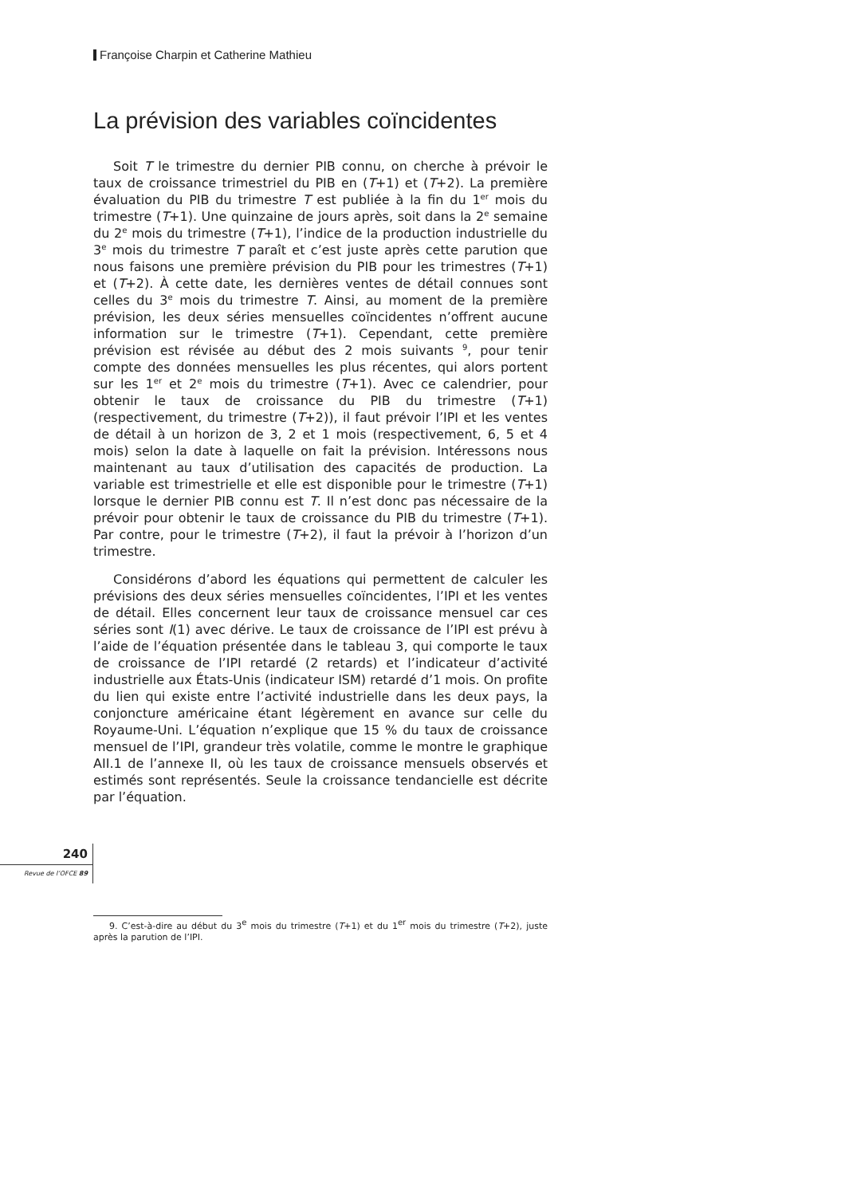Françoise Charpin et Catherine Mathieu
La prévision des variables coïncidentes
Soit T le trimestre du dernier PIB connu, on cherche à prévoir le taux de croissance trimestriel du PIB en (T+1) et (T+2). La première évaluation du PIB du trimestre T est publiée à la fin du 1<sup>er</sup> mois du trimestre (T+1). Une quinzaine de jours après, soit dans la 2<sup>e</sup> semaine du 2<sup>e</sup> mois du trimestre (T+1), l’indice de la production industrielle du 3<sup>e</sup> mois du trimestre T paraît et c’est juste après cette parution que nous faisons une première prévision du PIB pour les trimestres (T+1) et (T+2). À cette date, les dernières ventes de détail connues sont celles du 3<sup>e</sup> mois du trimestre T. Ainsi, au moment de la première prévision, les deux séries mensuelles coïncidentes n’offrent aucune information sur le trimestre (T+1). Cependant, cette première prévision est révisée au début des 2 mois suivants <sup>9</sup>, pour tenir compte des données mensuelles les plus récentes, qui alors portent sur les 1<sup>er</sup> et 2<sup>e</sup> mois du trimestre (T+1). Avec ce calendrier, pour obtenir le taux de croissance du PIB du trimestre (T+1) (respectivement, du trimestre (T+2)), il faut prévoir l’IPI et les ventes de détail à un horizon de 3, 2 et 1 mois (respectivement, 6, 5 et 4 mois) selon la date à laquelle on fait la prévision. Intéressons nous maintenant au taux d’utilisation des capacités de production. La variable est trimestrielle et elle est disponible pour le trimestre (T+1) lorsque le dernier PIB connu est T. Il n’est donc pas nécessaire de la prévoir pour obtenir le taux de croissance du PIB du trimestre (T+1). Par contre, pour le trimestre (T+2), il faut la prévoir à l’horizon d’un trimestre.
Considérons d’abord les équations qui permettent de calculer les prévisions des deux séries mensuelles coïncidentes, l’IPI et les ventes de détail. Elles concernent leur taux de croissance mensuel car ces séries sont I(1) avec dérive. Le taux de croissance de l’IPI est prévu à l’aide de l’équation présentée dans le tableau 3, qui comporte le taux de croissance de l’IPI retardé (2 retards) et l’indicateur d’activité industrielle aux États-Unis (indicateur ISM) retardé d’1 mois. On profite du lien qui existe entre l’activité industrielle dans les deux pays, la conjoncture américaine étant légèrement en avance sur celle du Royaume-Uni. L’équation n’explique que 15 % du taux de croissance mensuel de l’IPI, grandeur très volatile, comme le montre le graphique AII.1 de l’annexe II, où les taux de croissance mensuels observés et estimés sont représentés. Seule la croissance tendancielle est décrite par l’équation.
9. C’est-à-dire au début du 3<sup>e</sup> mois du trimestre (T+1) et du 1<sup>er</sup> mois du trimestre (T+2), juste après la parution de l’IPI.
240
Revue de l’OFCE 89